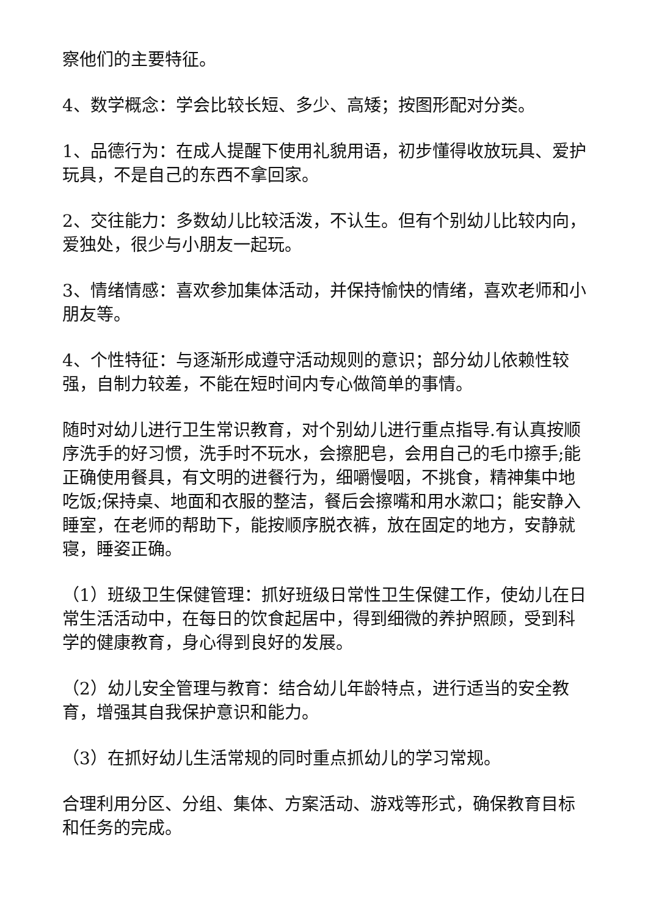察他们的主要特征。
4、数学概念：学会比较长短、多少、高矮；按图形配对分类。
1、品德行为：在成人提醒下使用礼貌用语，初步懂得收放玩具、爱护玩具，不是自己的东西不拿回家。
2、交往能力：多数幼儿比较活泼，不认生。但有个别幼儿比较内向，爱独处，很少与小朋友一起玩。
3、情绪情感：喜欢参加集体活动，并保持愉快的情绪，喜欢老师和小朋友等。
4、个性特征：与逐渐形成遵守活动规则的意识；部分幼儿依赖性较强，自制力较差，不能在短时间内专心做简单的事情。
随时对幼儿进行卫生常识教育，对个别幼儿进行重点指导.有认真按顺序洗手的好习惯，洗手时不玩水，会擦肥皂，会用自己的毛巾擦手;能正确使用餐具，有文明的进餐行为，细嚼慢咽，不挑食，精神集中地吃饭;保持桌、地面和衣服的整洁，餐后会擦嘴和用水漱口；能安静入睡室，在老师的帮助下，能按顺序脱衣裤，放在固定的地方，安静就寝，睡姿正确。
（1）班级卫生保健管理：抓好班级日常性卫生保健工作，使幼儿在日常生活活动中，在每日的饮食起居中，得到细微的养护照顾，受到科学的健康教育，身心得到良好的发展。
（2）幼儿安全管理与教育：结合幼儿年龄特点，进行适当的安全教育，增强其自我保护意识和能力。
（3）在抓好幼儿生活常规的同时重点抓幼儿的学习常规。
合理利用分区、分组、集体、方案活动、游戏等形式，确保教育目标和任务的完成。